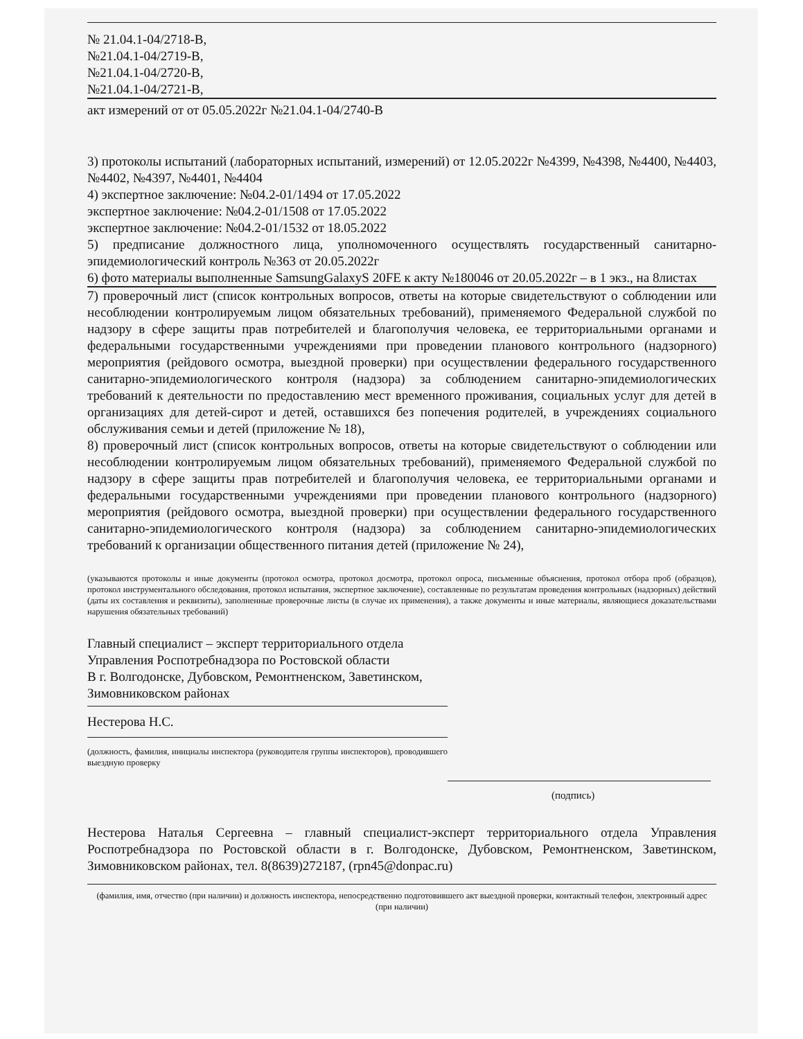№ 21.04.1-04/2718-В,
№21.04.1-04/2719-В,
№21.04.1-04/2720-В,
№21.04.1-04/2721-В,
акт измерений от от 05.05.2022г №21.04.1-04/2740-В
3) протоколы испытаний (лабораторных испытаний, измерений) от 12.05.2022г №4399, №4398, №4400, №4403, №4402, №4397, №4401, №4404
4) экспертное заключение: №04.2-01/1494 от 17.05.2022
экспертное заключение: №04.2-01/1508 от 17.05.2022
экспертное заключение: №04.2-01/1532 от 18.05.2022
5) предписание должностного лица, уполномоченного осуществлять государственный санитарно-эпидемиологический контроль №363 от 20.05.2022г
6) фото материалы выполненные SamsungGalaxyS 20FE к акту №180046 от 20.05.2022г – в 1 экз., на 8листах
7) проверочный лист (список контрольных вопросов, ответы на которые свидетельствуют о соблюдении или несоблюдении контролируемым лицом обязательных требований), применяемого Федеральной службой по надзору в сфере защиты прав потребителей и благополучия человека, ее территориальными органами и федеральными государственными учреждениями при проведении планового контрольного (надзорного) мероприятия (рейдового осмотра, выездной проверки) при осуществлении федерального государственного санитарно-эпидемиологического контроля (надзора) за соблюдением санитарно-эпидемиологических требований к деятельности по предоставлению мест временного проживания, социальных услуг для детей в организациях для детей-сирот и детей, оставшихся без попечения родителей, в учреждениях социального обслуживания семьи и детей (приложение № 18),
8) проверочный лист (список контрольных вопросов, ответы на которые свидетельствуют о соблюдении или несоблюдении контролируемым лицом обязательных требований), применяемого Федеральной службой по надзору в сфере защиты прав потребителей и благополучия человека, ее территориальными органами и федеральными государственными учреждениями при проведении планового контрольного (надзорного) мероприятия (рейдового осмотра, выездной проверки) при осуществлении федерального государственного санитарно-эпидемиологического контроля (надзора) за соблюдением санитарно-эпидемиологических требований к организации общественного питания детей (приложение № 24),
(указываются протоколы и иные документы (протокол осмотра, протокол досмотра, протокол опроса, письменные объяснения, протокол отбора проб (образцов), протокол инструментального обследования, протокол испытания, экспертное заключение), составленные по результатам проведения контрольных (надзорных) действий (даты их составления и реквизиты), заполненные проверочные листы (в случае их применения), а также документы и иные материалы, являющиеся доказательствами нарушения обязательных требований)
Главный специалист – эксперт территориального отдела
Управления Роспотребнадзора по Ростовской области
В г. Волгодонске, Дубовском, Ремонтненском, Заветинском,
Зимовниковском районах
Нестерова Н.С.
(должность, фамилия, инициалы инспектора (руководителя группы инспекторов), проводившего выездную проверку
(подпись)
Нестерова Наталья Сергеевна – главный специалист-эксперт территориального отдела Управления Роспотребнадзора по Ростовской области в г. Волгодонске, Дубовском, Ремонтненском, Заветинском, Зимовниковском районах, тел. 8(8639)272187, (rpn45@donpac.ru)
(фамилия, имя, отчество (при наличии) и должность инспектора, непосредственно подготовившего акт выездной проверки, контактный телефон, электронный адрес (при наличии)